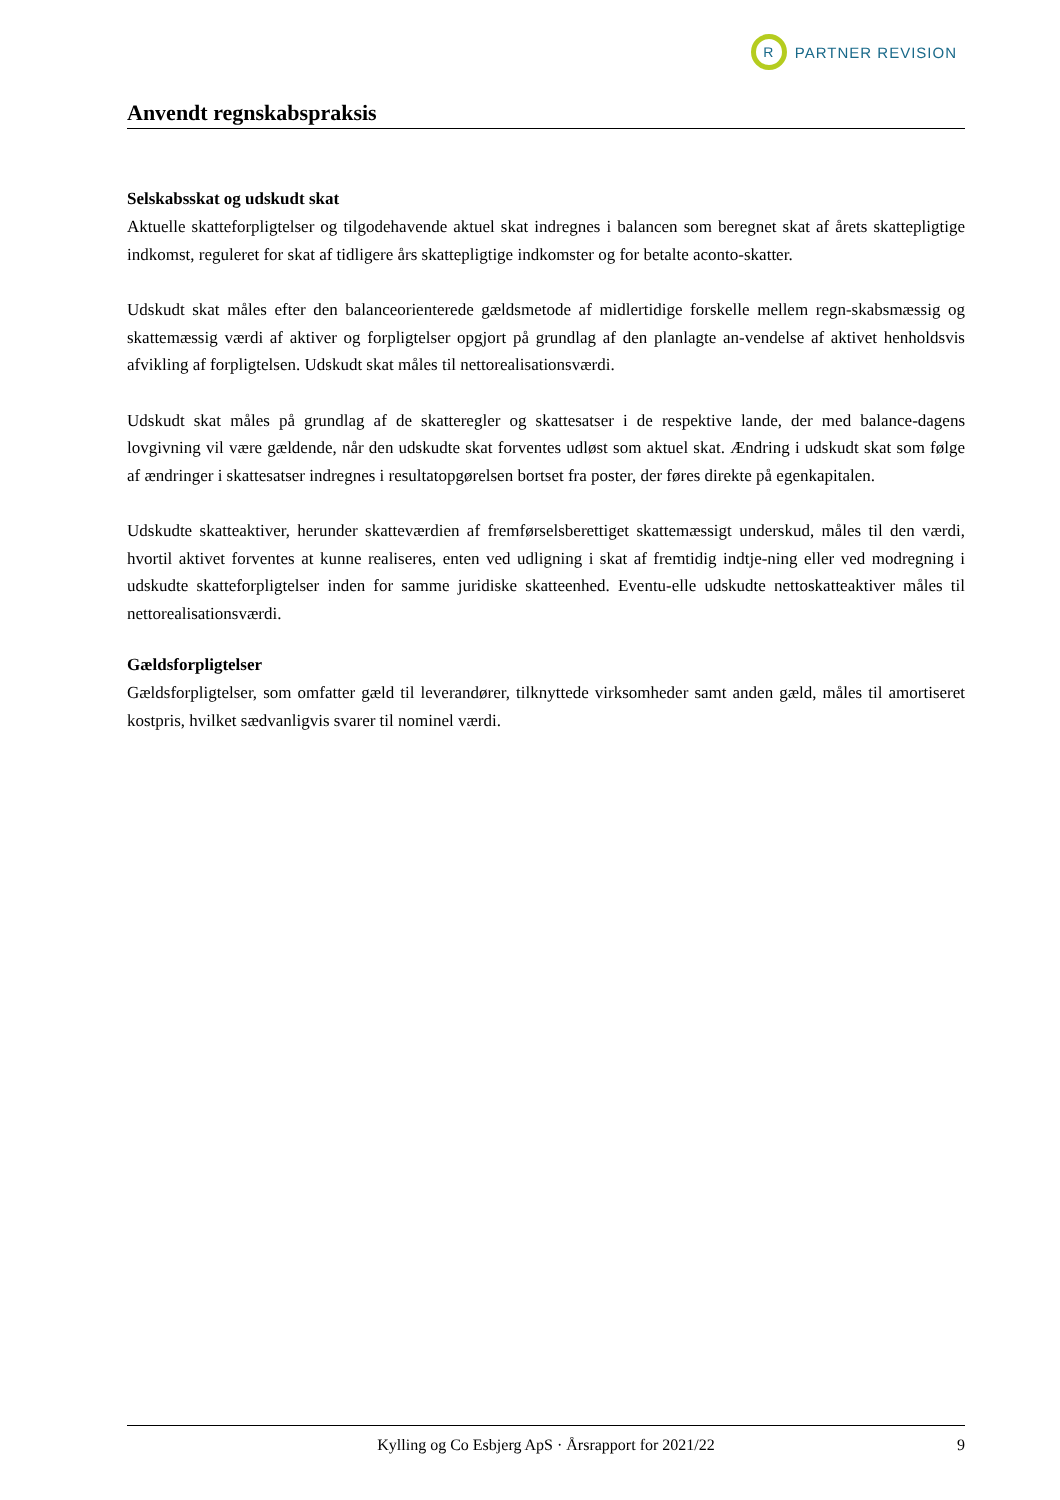R
PARTNER REVISION
Anvendt regnskabspraksis
Selskabsskat og udskudt skat
Aktuelle skatteforpligtelser og tilgodehavende aktuel skat indregnes i balancen som beregnet skat af årets skattepligtige indkomst, reguleret for skat af tidligere års skattepligtige indkomster og for betalte aconto-skatter.
Udskudt skat måles efter den balanceorienterede gældsmetode af midlertidige forskelle mellem regn-skabsmæssig og skattemæssig værdi af aktiver og forpligtelser opgjort på grundlag af den planlagte an-vendelse af aktivet henholdsvis afvikling af forpligtelsen. Udskudt skat måles til nettorealisationsværdi.
Udskudt skat måles på grundlag af de skatteregler og skattesatser i de respektive lande, der med balance-dagens lovgivning vil være gældende, når den udskudte skat forventes udløst som aktuel skat. Ændring i udskudt skat som følge af ændringer i skattesatser indregnes i resultatopgørelsen bortset fra poster, der føres direkte på egenkapitalen.
Udskudte skatteaktiver, herunder skatteværdien af fremførselsberettiget skattemæssigt underskud, måles til den værdi, hvortil aktivet forventes at kunne realiseres, enten ved udligning i skat af fremtidig indtje-ning eller ved modregning i udskudte skatteforpligtelser inden for samme juridiske skatteenhed. Eventu-elle udskudte nettoskatteaktiver måles til nettorealisationsværdi.
Gældsforpligtelser
Gældsforpligtelser, som omfatter gæld til leverandører, tilknyttede virksomheder samt anden gæld, måles til amortiseret kostpris, hvilket sædvanligvis svarer til nominel værdi.
Kylling og Co Esbjerg ApS · Årsrapport for 2021/22 9